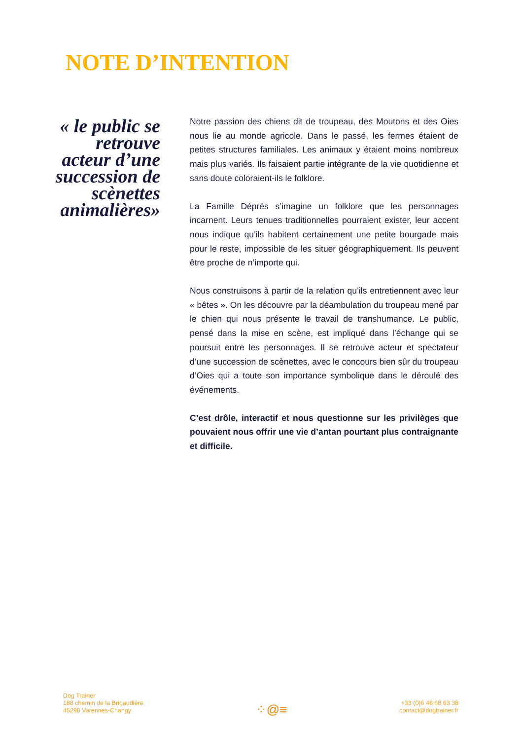NOTE D’INTENTION
« le public se retrouve acteur d’une succession de scènettes animalières»
Notre passion des chiens dit de troupeau, des Moutons et des Oies nous lie au monde agricole. Dans le passé, les fermes étaient de petites structures familiales. Les animaux y étaient moins nombreux mais plus variés. Ils faisaient partie intégrante de la vie quotidienne et sans doute coloraient-ils le folklore.
La Famille Déprés s’imagine un folklore que les personnages incarnent. Leurs tenues traditionnelles pourraient exister, leur accent nous indique qu’ils habitent certainement une petite bourgade mais pour le reste, impossible de les situer géographiquement. Ils peuvent être proche de n’importe qui.
Nous construisons à partir de la relation qu’ils entretiennent avec leur « bêtes ». On les découvre par la déambulation du troupeau mené par le chien qui nous présente le travail de transhumance. Le public, pensé dans la mise en scène, est impliqué dans l’échange qui se poursuit entre les personnages. Il se retrouve acteur et spectateur d’une succession de scènettes, avec le concours bien sûr du troupeau d’Oies qui a toute son importance symbolique dans le déroulé des événements.
C’est drôle, interactif et nous questionne sur les privilèges que pouvaient nous offrir une vie d’antan pourtant plus contraignante et difficile.
Dog Trainer
188 chemin de la Brigaudière
45290 Varennes-Changy
⁘@≡
+33 (0)6 46 68 63 38
contact@dogtrainer.fr